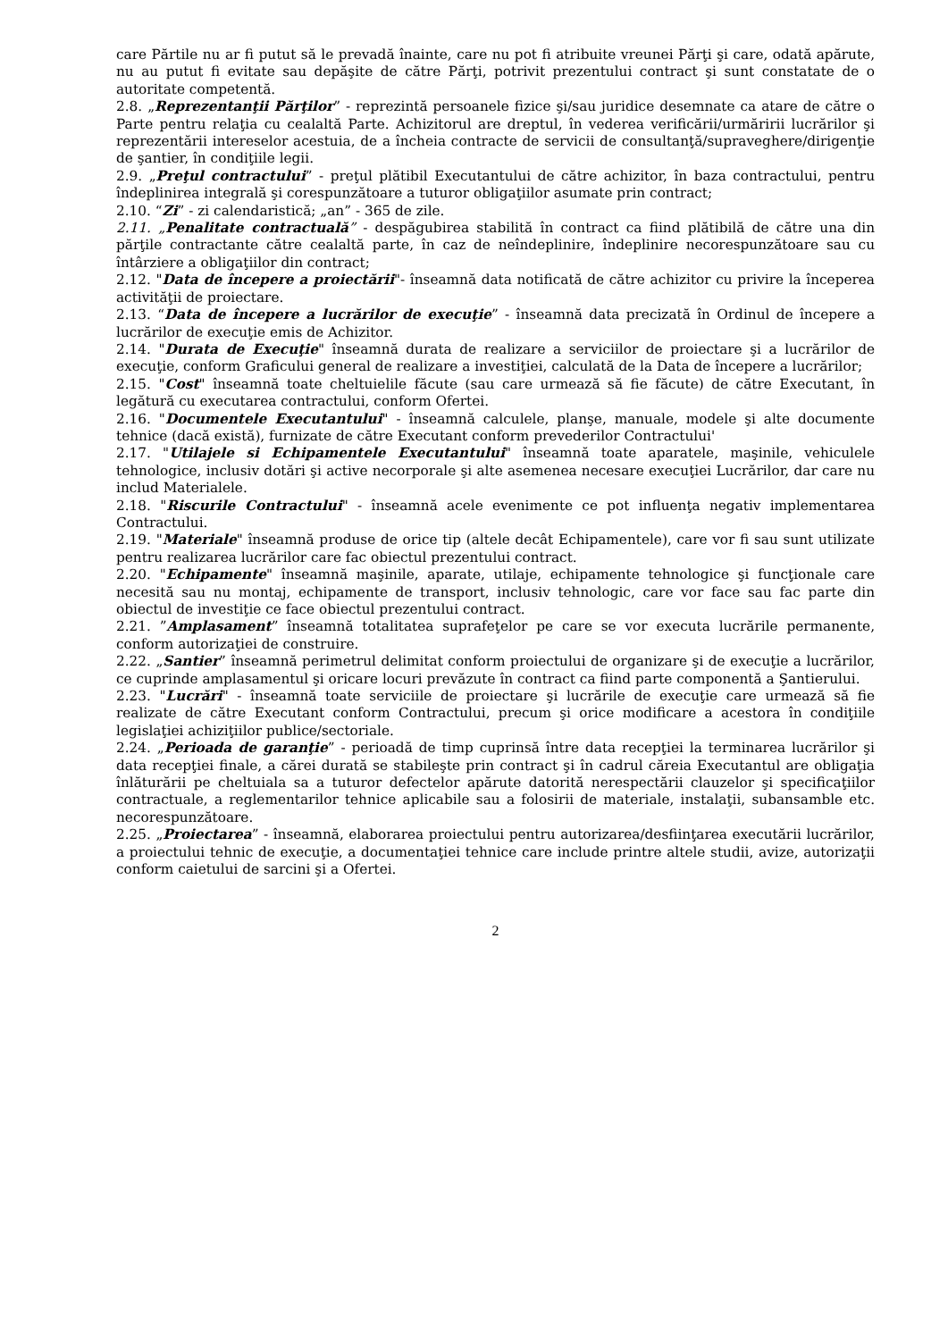care Părtile nu ar fi putut să le prevadă înainte, care nu pot fi atribuite vreunei Părţi şi care, odată apărute, nu au putut fi evitate sau depăşite de către Părţi, potrivit prezentului contract şi sunt constatate de o autoritate competentă.
2.8. „Reprezentanţii Părţilor” - reprezintă persoanele fizice şi/sau juridice desemnate ca atare de către o Parte pentru relaţia cu cealaltă Parte. Achizitorul are dreptul, în vederea verificării/urmăririi lucrărilor şi reprezentării intereselor acestuia, de a încheia contracte de servicii de consultanţă/supraveghere/dirigenţie de şantier, în condiţiile legii.
2.9. „Preţul contractului” - preţul plătibil Executantului de către achizitor, în baza contractului, pentru îndeplinirea integrală şi corespunzătoare a tuturor obligaţiilor asumate prin contract;
2.10. “Zi” - zi calendaristică; „an” - 365 de zile.
2.11. „Penalitate contractuală” - despăgubirea stabilită în contract ca fiind plătibilă de către una din părţile contractante către cealaltă parte, în caz de neîndeplinire, îndeplinire necorespunzătoare sau cu întârziere a obligaţiilor din contract;
2.12. "Data de începere a proiectării"- înseamnă data notificată de către achizitor cu privire la începerea activităţii de proiectare.
2.13. “Data de începere a lucrărilor de execuţie” - înseamnă data precizată în Ordinul de începere a lucrărilor de execuţie emis de Achizitor.
2.14. "Durata de Execuţie" înseamnă durata de realizare a serviciilor de proiectare şi a lucrărilor de execuţie, conform Graficului general de realizare a investiţiei, calculată de la Data de începere a lucrărilor;
2.15. "Cost" înseamnă toate cheltuielile făcute (sau care urmează să fie făcute) de către Executant, în legătură cu executarea contractului, conform Ofertei.
2.16. "Documentele Executantului" - înseamnă calculele, planşe, manuale, modele şi alte documente tehnice (dacă există), furnizate de către Executant conform prevederilor Contractului'
2.17. "Utilajele si Echipamentele Executantului" înseamnă toate aparatele, maşinile, vehiculele tehnologice, inclusiv dotări şi active necorporale şi alte asemenea necesare execuţiei Lucrărilor, dar care nu includ Materialele.
2.18. "Riscurile Contractului" - înseamnă acele evenimente ce pot influenţa negativ implementarea Contractului.
2.19. "Materiale" înseamnă produse de orice tip (altele decât Echipamentele), care vor fi sau sunt utilizate pentru realizarea lucrărilor care fac obiectul prezentului contract.
2.20. "Echipamente" înseamnă maşinile, aparate, utilaje, echipamente tehnologice şi funcţionale care necesită sau nu montaj, echipamente de transport, inclusiv tehnologic, care vor face sau fac parte din obiectul de investiţie ce face obiectul prezentului contract.
2.21. ”Amplasament” înseamnă totalitatea suprafeţelor pe care se vor executa lucrările permanente, conform autorizaţiei de construire.
2.22. „Santier” înseamnă perimetrul delimitat conform proiectului de organizare şi de execuţie a lucrărilor, ce cuprinde amplasamentul şi oricare locuri prevăzute în contract ca fiind parte componentă a Şantierului.
2.23. "Lucrări" - înseamnă toate serviciile de proiectare şi lucrările de execuţie care urmează să fie realizate de către Executant conform Contractului, precum şi orice modificare a acestora în condiţiile legislaţiei achiziţiilor publice/sectoriale.
2.24. „Perioada de garanţie” - perioadă de timp cuprinsă între data recepţiei la terminarea lucrărilor şi data recepţiei finale, a cărei durată se stabileşte prin contract şi în cadrul căreia Executantul are obligaţia înlăturării pe cheltuiala sa a tuturor defectelor apărute datorită nerespectării clauzelor şi specificaţiilor contractuale, a reglementarilor tehnice aplicabile sau a folosirii de materiale, instalaţii, subansamble etc. necorespunzătoare.
2.25. „Proiectarea” - înseamnă, elaborarea proiectului pentru autorizarea/desfiinţarea executării lucrărilor, a proiectului tehnic de execuţie, a documentaţiei tehnice care include printre altele studii, avize, autorizaţii conform caietului de sarcini şi a Ofertei.
2